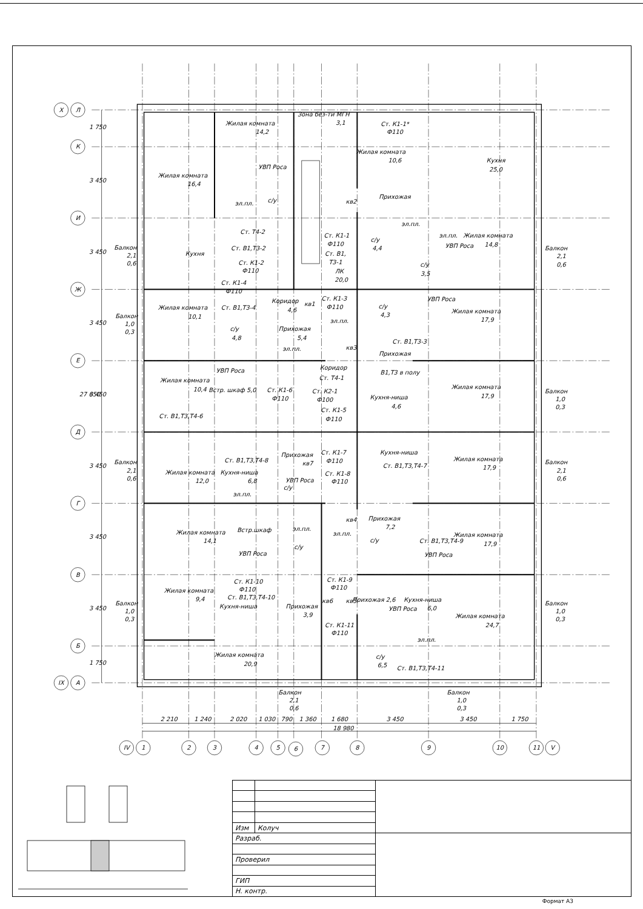Х
Л
К
И
Ж
Е
Д
Г
В
Б
IX
А
IV
1
2
3
4
5
6
7
8
9
10
11
V
1 750
3 450
3 450
3 450
27 650
3 450
3 450
3 450
3 450
1 750
2 210
1 240
2 020
1 030
790
1 360
1 680
3 450
3 450
1 750
18 980
Жилая комната
14,2
Зона без-ти МГН
3,1
Ст. К1-1*
Ф110
Жилая комната
10,6
Кухня
25,0
Жилая комната
16,4
УВП Роса
с/у
Прихожая
кв2
эл.пл.
эл.пл.
Ст. Т4-2
Ст. К1-1
Ф110
эл.пл.
Жилая комната
УВП Роса
с/у
4,4
14,8
Балкон
2,1
0,6
Балкон
2,1
0,6
Кухня
Ст. В1,Т3-2
Ст. В1,
Т3-1
ЛК
20,0
Ст. К1-2
Ф110
с/у
3,5
Ст. К1-4
Ф110
Коридор
4,6
кв1
Ст. К1-3
Ф110
УВП Роса
с/у
4,3
Жилая комната
10,1
Ст. В1,Т3-4
Жилая комната
17,9
Балкон
1,0
0,3
эл.пл.
с/у
4,8
Прихожая
5,4
Ст. В1,Т3-3
эл.пл.
кв3
Прихожая
Коридор
УВП Роса
Ст. Т4-1
В1,Т3 в полу
Жилая комната
10,4
Ст. К1-6
Ф110
Ст. К2-1
Ф100
Жилая комната
17,9
Балкон
1,0
0,3
Кухня-ниша
4,6
Ст. К1-5
Ф110
Ст. В1,Т3,Т4-6
Встр. шкаф 5,0
Прихожая
Ст. К1-7
Кухня-ниша
Ф110
Ст. В1,Т3,Т4-7
Ст. В1,Т3,Т4-8
кв7
Жилая комната
17,9
Балкон
2,1
0,6
Балкон
2,1
0,6
Жилая комната
12,0
Кухня-ниша
6,8
Ст. К1-8
Ф110
УВП Роса
с/у
эл.пл.
кв4
Прихожая
7,2
Жилая комната
14,1
Встр.шкаф
эл.пл.
эл.пл.
с/у
Ст. В1,Т3,Т4-9
Жилая комната
17,9
с/у
УВП Роса
УВП Роса
Ст. К1-10
Ф110
Ст. К1-9
Ф110
Жилая комната
9,4
Ст. В1,Т3,Т4-10
Кухня-ниша
6,0
Балкон
1,0
0,3
Балкон
1,0
0,3
Кухня-ниша
Прихожая
кв6
кв5
Прихожая 2,6
УВП Роса
Жилая комната
24,7
3,9
Ст. К1-11
Ф110
эл.пл.
Жилая комната
20,9
с/у
6,5
Ст. В1,Т3,Т4-11
Балкон
2,1
0,6
Балкон
1,0
0,3
| Изм | Колуч | |
| Разраб. | | |
| Проверил | | |
| ГИП | | |
| Н. контр. | | |
Формат А3